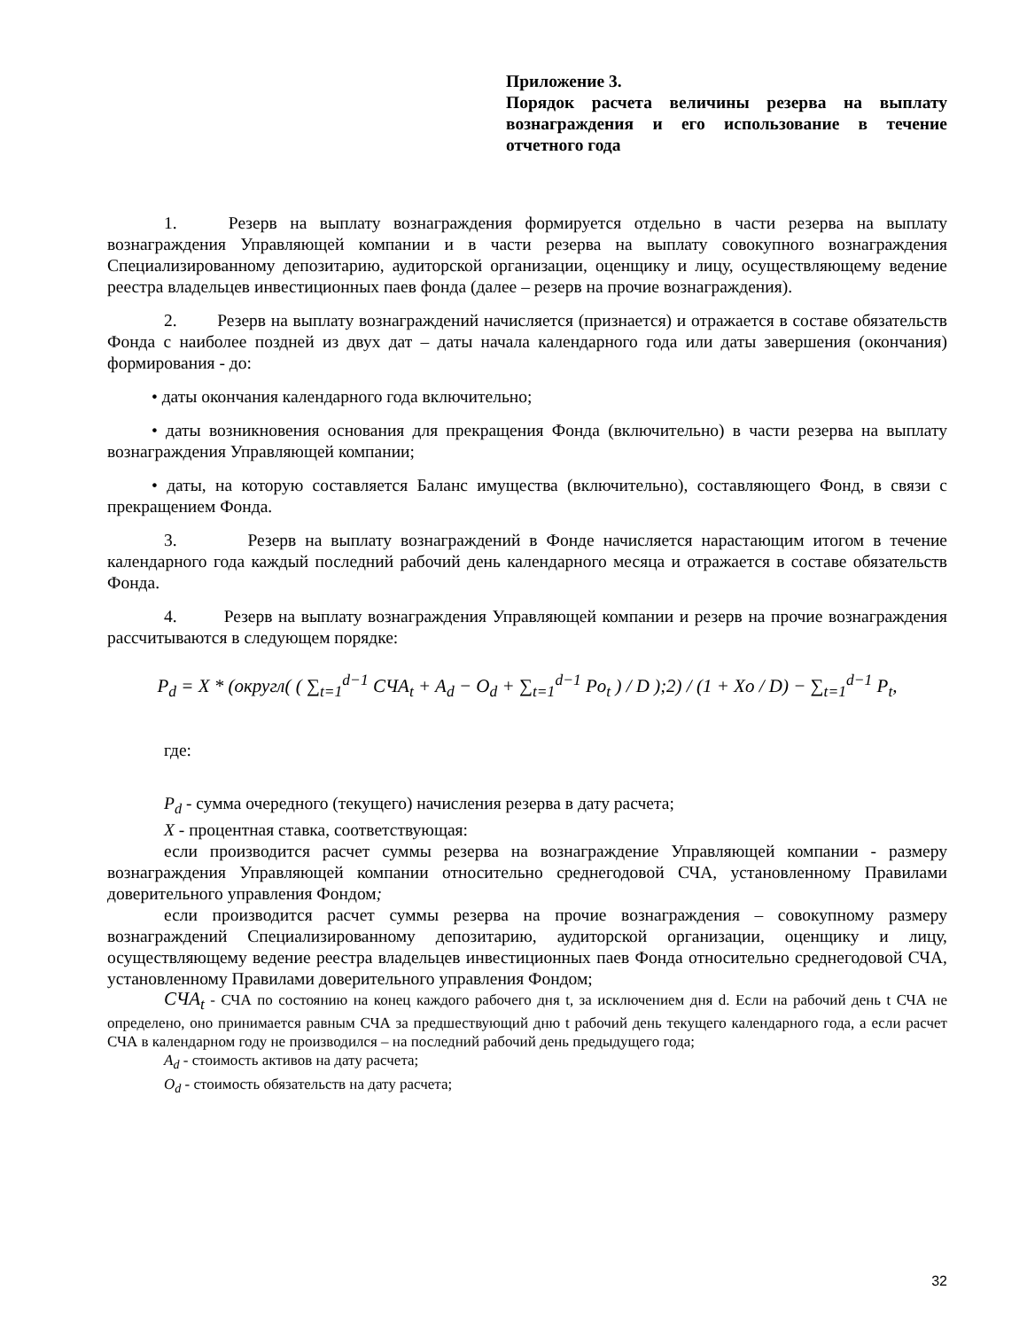Приложение 3.
Порядок расчета величины резерва на выплату вознаграждения и его использование в течение отчетного года
1. Резерв на выплату вознаграждения формируется отдельно в части резерва на выплату вознаграждения Управляющей компании и в части резерва на выплату совокупного вознаграждения Специализированному депозитарию, аудиторской организации, оценщику и лицу, осуществляющему ведение реестра владельцев инвестиционных паев фонда (далее – резерв на прочие вознаграждения).
2. Резерв на выплату вознаграждений начисляется (признается) и отражается в составе обязательств Фонда с наиболее поздней из двух дат – даты начала календарного года или даты завершения (окончания) формирования - до:
• даты окончания календарного года включительно;
• даты возникновения основания для прекращения Фонда (включительно) в части резерва на выплату вознаграждения Управляющей компании;
• даты, на которую составляется Баланс имущества (включительно), составляющего Фонд, в связи с прекращением Фонда.
3. Резерв на выплату вознаграждений в Фонде начисляется нарастающим итогом в течение календарного года каждый последний рабочий день календарного месяца и отражается в составе обязательств Фонда.
4. Резерв на выплату вознаграждения Управляющей компании и резерв на прочие вознаграждения рассчитываются в следующем порядке:
P<sub>d</sub> = X * (округл( ( ∑<sub>t=1</sub><sup>d−1</sup> СЧА<sub>t</sub> + A<sub>d</sub> − O<sub>d</sub> + ∑<sub>t=1</sub><sup>d−1</sup> Po<sub>t</sub> ) / D );2) / (1 + Xo / D) − ∑<sub>t=1</sub><sup>d−1</sup> P<sub>t</sub>,
где:
P<sub>d</sub> - сумма очередного (текущего) начисления резерва в дату расчета;
X - процентная ставка, соответствующая:
если производится расчет суммы резерва на вознаграждение Управляющей компании - размеру вознаграждения Управляющей компании относительно среднегодовой СЧА, установленному Правилами доверительного управления Фондом;
если производится расчет суммы резерва на прочие вознаграждения – совокупному размеру вознаграждений Специализированному депозитарию, аудиторской организации, оценщику и лицу, осуществляющему ведение реестра владельцев инвестиционных паев Фонда относительно среднегодовой СЧА, установленному Правилами доверительного управления Фондом;
СЧА<sub>t</sub> - СЧА по состоянию на конец каждого рабочего дня t, за исключением дня d. Если на рабочий день t СЧА не определено, оно принимается равным СЧА за предшествующий дню t рабочий день текущего календарного года, а если расчет СЧА в календарном году не производился – на последний рабочий день предыдущего года;
A<sub>d</sub> - стоимость активов на дату расчета;
O<sub>d</sub> - стоимость обязательств на дату расчета;
32